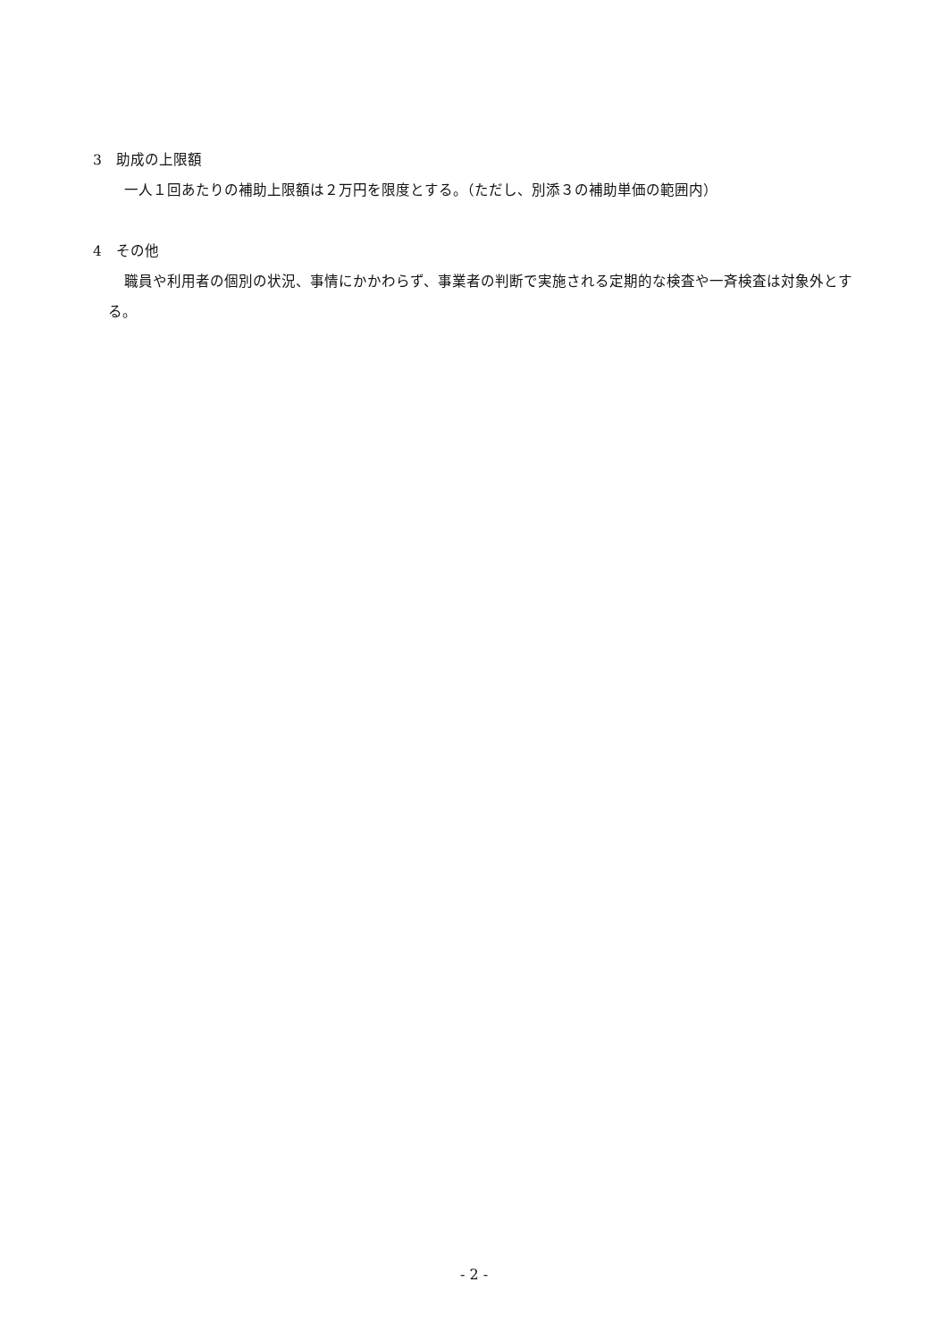3　助成の上限額
一人１回あたりの補助上限額は２万円を限度とする。（ただし、別添３の補助単価の範囲内）
4　その他
職員や利用者の個別の状況、事情にかかわらず、事業者の判断で実施される定期的な検査や一斉検査は対象外とする。
- 2 -